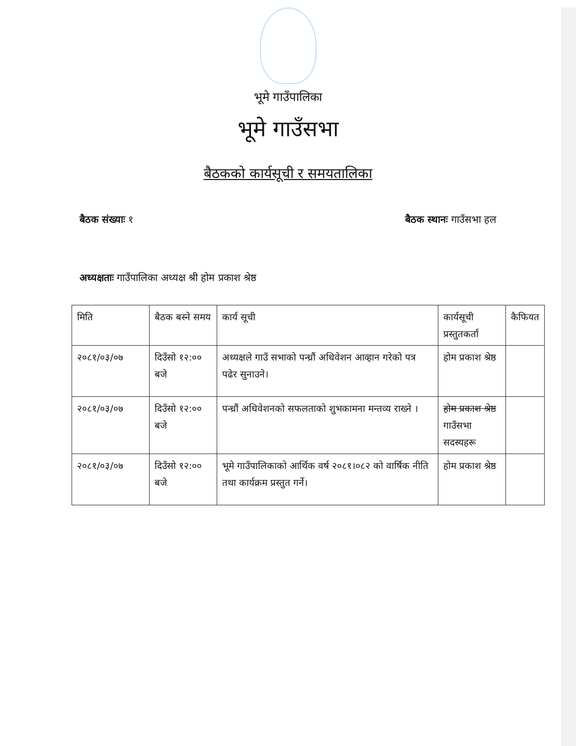भूमे गाउँपालिका
भूमे गाउँसभा
बैठकको कार्यसूची र समयतालिका
बैठक संख्याः १ बैठक स्थानः गाउँसभा हल
अध्यक्षताः गाउँपालिका अध्यक्ष श्री होम प्रकाश श्रेष्ठ
| मिति | बैठक बस्ने समय | कार्य सूची | कार्यसूची प्रस्तुतकर्ता | कैफियत |
| --- | --- | --- | --- | --- |
| २०८१/०३/०७ | दिउँसो १२:०० बजे | अध्यक्षले गाउँ सभाको पन्ध्रौं अधिवेशन आव्हान गरेको पत्र पढेर सुनाउने। | होम प्रकाश श्रेष्ठ | |
| २०८१/०३/०७ | दिउँसो १२:०० बजे | पन्ध्रौं अधिवेशनको सफलताको शुभकामना मन्तव्य राख्ने । | होम प्रकाश श्रेष्ठ गाउँसभा सदस्यहरू | |
| २०८१/०३/०७ | दिउँसो १२:०० बजे | भूमे गाउँपालिकाको आर्थिक वर्ष २०८१।०८२ को वार्षिक नीति तथा कार्यक्रम प्रस्तुत गर्ने। | होम प्रकाश श्रेष्ठ | |